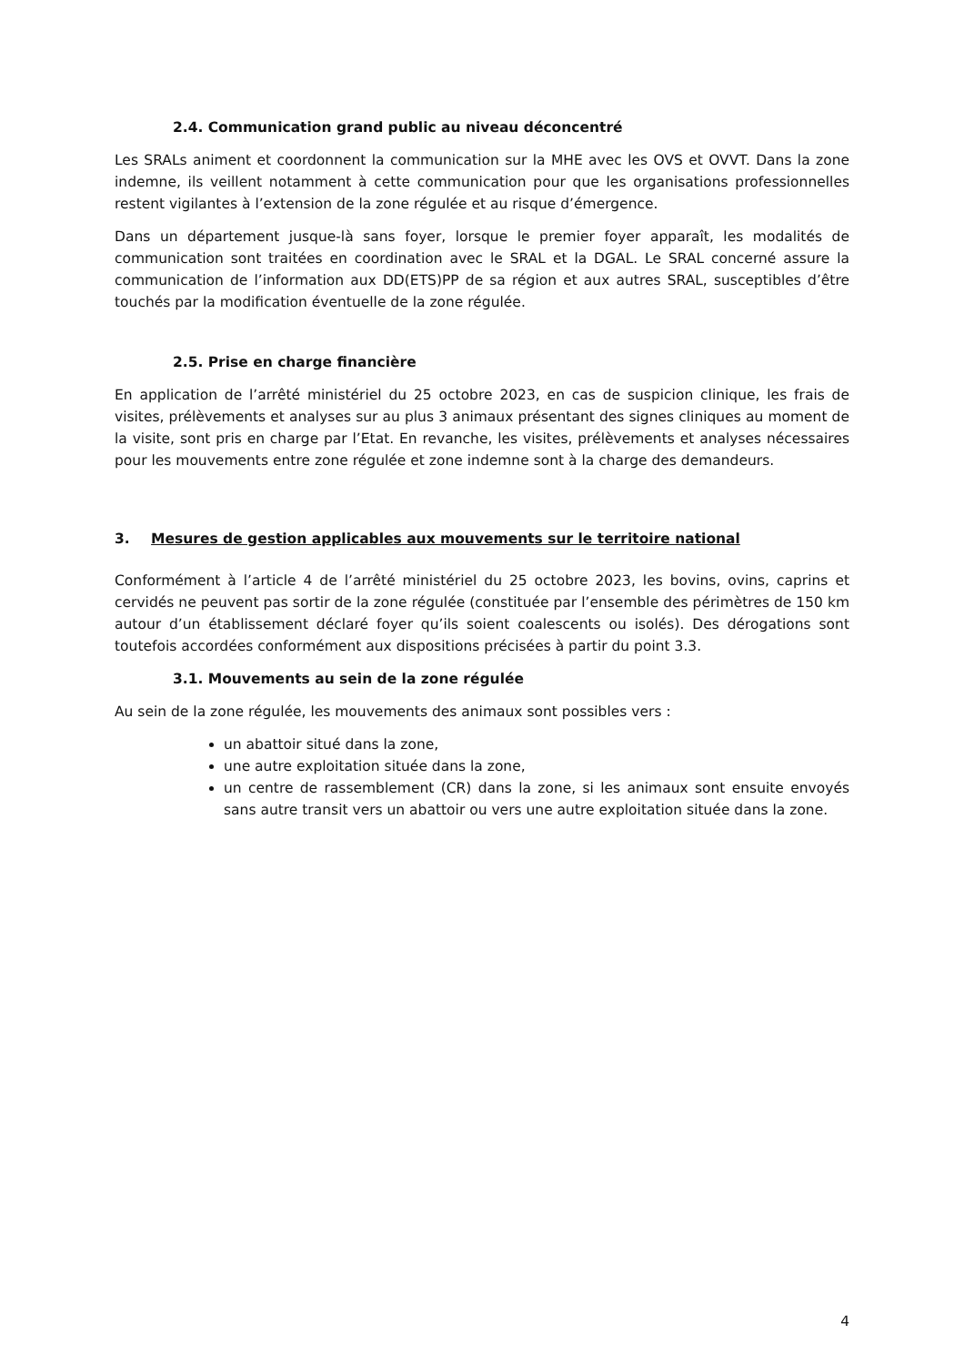2.4. Communication grand public au niveau déconcentré
Les SRALs animent et coordonnent la communication sur la MHE avec les OVS et OVVT. Dans la zone indemne, ils veillent notamment à cette communication pour que les organisations professionnelles restent vigilantes à l’extension de la zone régulée et au risque d’émergence.
Dans un département jusque-là sans foyer, lorsque le premier foyer apparaît, les modalités de communication sont traitées en coordination avec le SRAL et la DGAL. Le SRAL concerné assure la communication de l’information aux DD(ETS)PP de sa région et aux autres SRAL, susceptibles d’être touchés par la modification éventuelle de la zone régulée.
2.5. Prise en charge financière
En application de l’arrêté ministériel du 25 octobre 2023, en cas de suspicion clinique, les frais de visites, prélèvements et analyses sur au plus 3 animaux présentant des signes cliniques au moment de la visite, sont pris en charge par l’Etat. En revanche, les visites, prélèvements et analyses nécessaires pour les mouvements entre zone régulée et zone indemne sont à la charge des demandeurs.
3. Mesures de gestion applicables aux mouvements sur le territoire national
Conformément à l’article 4 de l’arrêté ministériel du 25 octobre 2023, les bovins, ovins, caprins et cervidés ne peuvent pas sortir de la zone régulée (constituée par l’ensemble des périmètres de 150 km autour d’un établissement déclaré foyer qu’ils soient coalescents ou isolés). Des dérogations sont toutefois accordées conformément aux dispositions précisées à partir du point 3.3.
3.1. Mouvements au sein de la zone régulée
Au sein de la zone régulée, les mouvements des animaux sont possibles vers :
un abattoir situé dans la zone,
une autre exploitation située dans la zone,
un centre de rassemblement (CR) dans la zone, si les animaux sont ensuite envoyés sans autre transit vers un abattoir ou vers une autre exploitation située dans la zone.
4